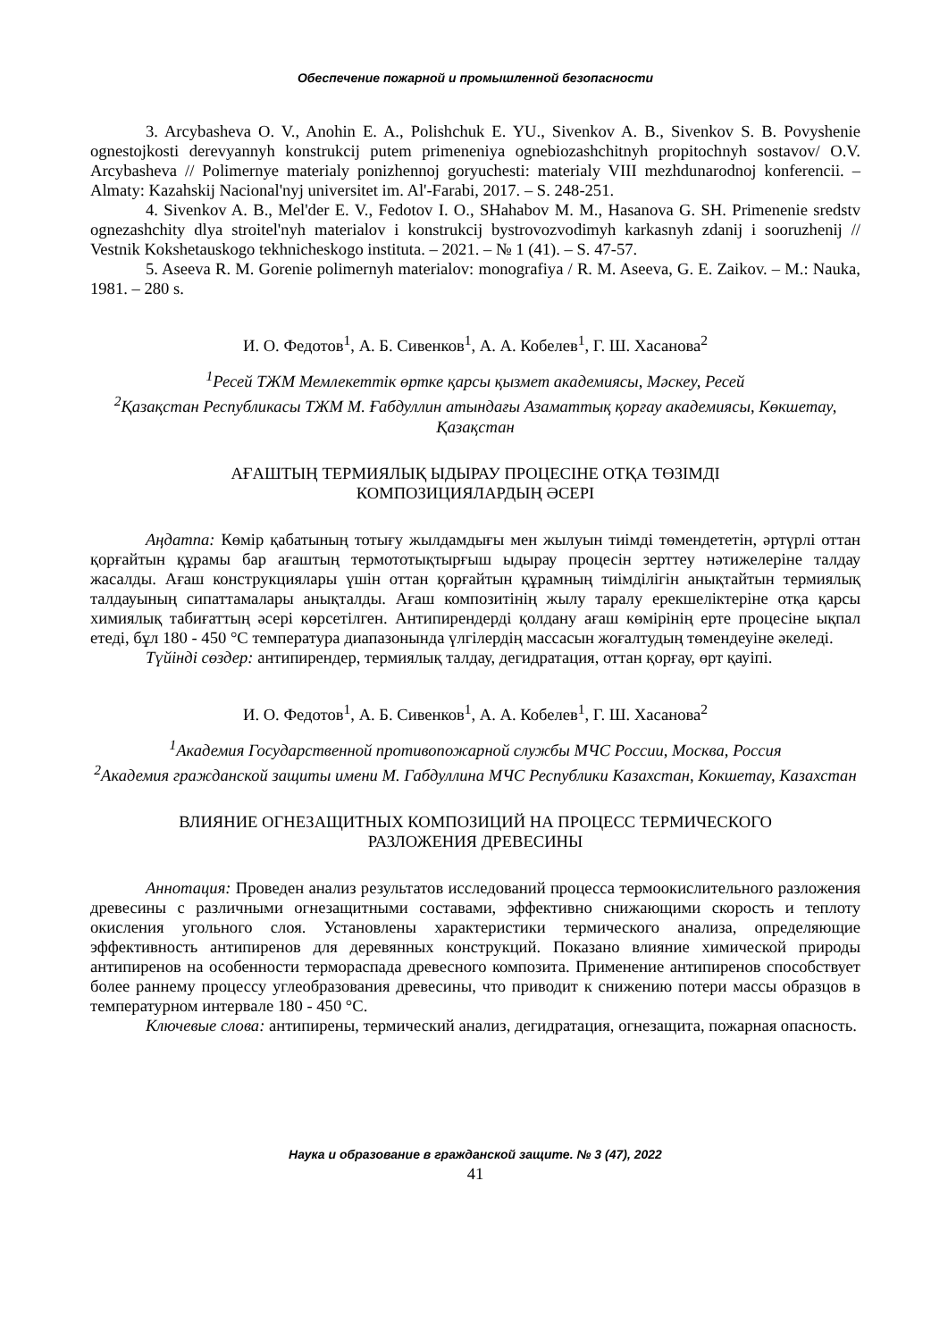Обеспечение пожарной и промышленной безопасности
3. Arcybasheva O. V., Anohin E. A., Polishchuk E. YU., Sivenkov A. B., Sivenkov S. B. Povyshenie ognestojkosti derevyannyh konstrukcij putem primeneniya ognebiozashchitnyh propitochnyh sostavov/ O.V. Arcybasheva // Polimernye materialy ponizhennoj goryuchesti: materialy VIII mezhdunarodnoj konferencii. – Almaty: Kazahskij Nacional'nyj universitet im. Al'-Farabi, 2017. – S. 248-251.
4. Sivenkov A. B., Mel'der E. V., Fedotov I. O., SHahabov M. M., Hasanova G. SH. Primenenie sredstv ognezashchity dlya stroitel'nyh materialov i konstrukcij bystrovozvodimyh karkasnyh zdanij i sooruzhenij // Vestnik Kokshetauskogo tekhnicheskogo instituta. – 2021. – № 1 (41). – S. 47-57.
5. Aseeva R. M. Gorenie polimernyh materialov: monografiya / R. M. Aseeva, G. E. Zaikov. – M.: Nauka, 1981. – 280 s.
И. О. Федотов<sup>1</sup>, А. Б. Сивенков<sup>1</sup>, А. А. Кобелев<sup>1</sup>, Г. Ш. Хасанова<sup>2</sup>
<sup>1</sup> Ресей ТЖМ Мемлекеттік өртке қарсы қызмет академиясы, Мәскеу, Ресей
<sup>2</sup> Қазақстан Республикасы ТЖМ М. Ғабдуллин атындағы Азаматтық қорғау академиясы, Көкшетау, Қазақстан
АҒАШТЫҢ ТЕРМИЯЛЫҚ ЫДЫРАУ ПРОЦЕСІНЕ ОТҚА ТӨЗІМДІ
КОМПОЗИЦИЯЛАРДЫҢ ӘСЕРІ
Аңдатпа: Көмір қабатының тотығу жылдамдығы мен жылуын тиімді төмендететін, әртүрлі оттан қорғайтын құрамы бар ағаштың термототықтырғыш ыдырау процесін зерттеу нәтижелеріне талдау жасалды. Ағаш конструкциялары үшін оттан қорғайтын құрамның тиімділігін анықтайтын термиялық талдауының сипаттамалары анықталды. Ағаш композитінің жылу таралу ерекшеліктеріне отқа қарсы химиялық табиғаттың әсері көрсетілген. Антипирендерді қолдану ағаш көмірінің ерте процесіне ықпал етеді, бұл 180 - 450 °С температура диапазонында үлгілердің массасын жоғалтудың төмендеуіне әкеледі.
Түйінді сөздер: антипирендер, термиялық талдау, дегидратация, оттан қорғау, өрт қауіпі.
И. О. Федотов<sup>1</sup>, А. Б. Сивенков<sup>1</sup>, А. А. Кобелев<sup>1</sup>, Г. Ш. Хасанова<sup>2</sup>
<sup>1</sup> Академия Государственной противопожарной службы МЧС России, Москва, Россия
<sup>2</sup> Академия гражданской защиты имени М. Габдуллина МЧС Республики Казахстан, Кокшетау, Казахстан
ВЛИЯНИЕ ОГНЕЗАЩИТНЫХ КОМПОЗИЦИЙ НА ПРОЦЕСС ТЕРМИЧЕСКОГО
РАЗЛОЖЕНИЯ ДРЕВЕСИНЫ
Аннотация: Проведен анализ результатов исследований процесса термоокислительного разложения древесины с различными огнезащитными составами, эффективно снижающими скорость и теплоту окисления угольного слоя. Установлены характеристики термического анализа, определяющие эффективность антипиренов для деревянных конструкций. Показано влияние химической природы антипиренов на особенности термораспада древесного композита. Применение антипиренов способствует более раннему процессу углеобразования древесины, что приводит к снижению потери массы образцов в температурном интервале 180 - 450 °С.
Ключевые слова: антипирены, термический анализ, дегидратация, огнезащита, пожарная опасность.
Наука и образование в гражданской защите. № 3 (47), 2022
41